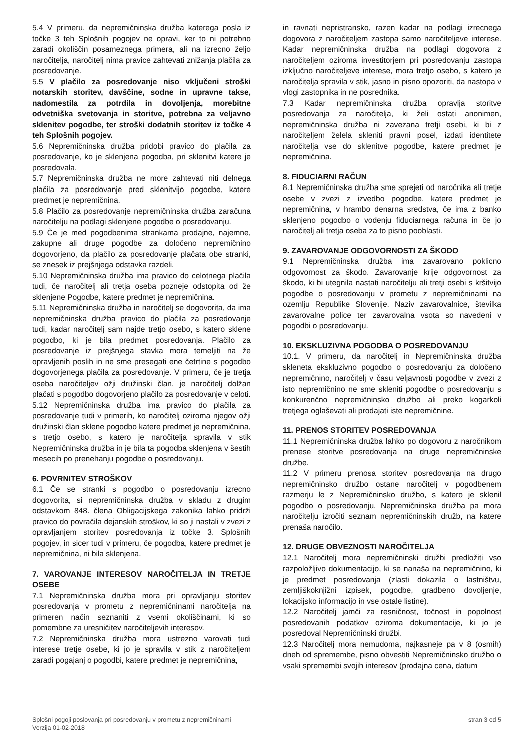5.4 V primeru, da nepremičninska družba katerega posla iz točke 3 teh Splošnih pogojev ne opravi, ker to ni potrebno zaradi okoliščin posameznega primera, ali na izrecno željo naročitelja, naročitelj nima pravice zahtevati znižanja plačila za posredovanje.
5.5 V plačilo za posredovanje niso vključeni stroški notarskih storitev, davščine, sodne in upravne takse, nadomestila za potrdila in dovoljenja, morebitne odvetniška svetovanja in storitve, potrebna za veljavno sklenitev pogodbe, ter stroški dodatnih storitev iz točke 4 teh Splošnih pogojev.
5.6 Nepremičninska družba pridobi pravico do plačila za posredovanje, ko je sklenjena pogodba, pri sklenitvi katere je posredovala.
5.7 Nepremičninska družba ne more zahtevati niti delnega plačila za posredovanje pred sklenitvijo pogodbe, katere predmet je nepremičnina.
5.8 Plačilo za posredovanje nepremičninska družba zaračuna naročitelju na podlagi sklenjene pogodbe o posredovanju.
5.9 Če je med pogodbenima strankama prodajne, najemne, zakupne ali druge pogodbe za določeno nepremičnino dogovorjeno, da plačilo za posredovanje plačata obe stranki, se znesek iz prejšnjega odstavka razdeli.
5.10 Nepremičninska družba ima pravico do celotnega plačila tudi, če naročitelj ali tretja oseba pozneje odstopita od že sklenjene Pogodbe, katere predmet je nepremičnina.
5.11 Nepremičninska družba in naročitelj se dogovorita, da ima nepremičninska družba pravico do plačila za posredovanje tudi, kadar naročitelj sam najde tretjo osebo, s katero sklene pogodbo, ki je bila predmet posredovanja. Plačilo za posredovanje iz prejšnjega stavka mora temeljiti na že opravljenih poslih in ne sme presegati ene četrtine s pogodbo dogovorjenega plačila za posredovanje. V primeru, če je tretja oseba naročiteljev ožji družinski član, je naročitelj dolžan plačati s pogodbo dogovorjeno plačilo za posredovanje v celoti.
5.12 Nepremičninska družba ima pravico do plačila za posredovanje tudi v primerih, ko naročitelj oziroma njegov ožji družinski član sklene pogodbo katere predmet je nepremičnina, s tretjo osebo, s katero je naročitelja spravila v stik Nepremičninska družba in je bila ta pogodba sklenjena v šestih mesecih po prenehanju pogodbe o posredovanju.
6. POVRNITEV STROŠKOV
6.1 Če se stranki s pogodbo o posredovanju izrecno dogovorita, si nepremičninska družba v skladu z drugim odstavkom 848. člena Obligacijskega zakonika lahko pridrži pravico do povračila dejanskih stroškov, ki so ji nastali v zvezi z opravljanjem storitev posredovanja iz točke 3. Splošnih pogojev, in sicer tudi v primeru, če pogodba, katere predmet je nepremičnina, ni bila sklenjena.
7. VAROVANJE INTERESOV NAROČITELJA IN TRETJE OSEBE
7.1 Nepremičninska družba mora pri opravljanju storitev posredovanja v prometu z nepremičninami naročitelja na primeren način seznaniti z vsemi okoliščinami, ki so pomembne za uresničitev naročiteljevih interesov.
7.2 Nepremičninska družba mora ustrezno varovati tudi interese tretje osebe, ki jo je spravila v stik z naročiteljem zaradi pogajanj o pogodbi, katere predmet je nepremičnina,
in ravnati nepristransko, razen kadar na podlagi izrecnega dogovora z naročiteljem zastopa samo naročiteljeve interese. Kadar nepremičninska družba na podlagi dogovora z naročiteljem oziroma investitorjem pri posredovanju zastopa izključno naročiteljeve interese, mora tretjo osebo, s katero je naročitelja spravila v stik, jasno in pisno opozoriti, da nastopa v vlogi zastopnika in ne posrednika.
7.3 Kadar nepremičninska družba opravlja storitve posredovanja za naročitelja, ki želi ostati anonimen, nepremičninska družba ni zavezana tretji osebi, ki bi z naročiteljem želela skleniti pravni posel, izdati identitete naročitelja vse do sklenitve pogodbe, katere predmet je nepremičnina.
8. FIDUCIARNI RAČUN
8.1 Nepremičninska družba sme sprejeti od naročnika ali tretje osebe v zvezi z izvedbo pogodbe, katere predmet je nepremičnina, v hrambo denarna sredstva, če ima z banko sklenjeno pogodbo o vodenju fiduciarnega računa in če jo naročitelj ali tretja oseba za to pisno pooblasti.
9. ZAVAROVANJE ODGOVORNOSTI ZA ŠKODO
9.1 Nepremičninska družba ima zavarovano poklicno odgovornost za škodo. Zavarovanje krije odgovornost za škodo, ki bi utegnila nastati naročitelju ali tretji osebi s kršitvijo pogodbe o posredovanju v prometu z nepremičninami na ozemlju Republike Slovenije. Naziv zavarovalnice, številka zavarovalne police ter zavarovalna vsota so navedeni v pogodbi o posredovanju.
10. EKSKLUZIVNA POGODBA O POSREDOVANJU
10.1. V primeru, da naročitelj in Nepremičninska družba skleneta ekskluzivno pogodbo o posredovanju za določeno nepremičnino, naročitelj v času veljavnosti pogodbe v zvezi z isto nepremičnino ne sme skleniti pogodbe o posredovanju s konkurenčno nepremičninsko družbo ali preko kogarkoli tretjega oglaševati ali prodajati iste nepremičnine.
11. PRENOS STORITEV POSREDOVANJA
11.1 Nepremičninska družba lahko po dogovoru z naročnikom prenese storitve posredovanja na druge nepremičninske družbe.
11.2 V primeru prenosa storitev posredovanja na drugo nepremičninsko družbo ostane naročitelj v pogodbenem razmerju le z Nepremičninsko družbo, s katero je sklenil pogodbo o posredovanju, Nepremičninska družba pa mora naročitelju izročiti seznam nepremičninskih družb, na katere prenaša naročilo.
12. DRUGE OBVEZNOSTI NAROČITELJA
12.1 Naročitelj mora nepremičninski družbi predložiti vso razpoložljivo dokumentacijo, ki se nanaša na nepremičnino, ki je predmet posredovanja (zlasti dokazila o lastništvu, zemljiškoknjižni izpisek, pogodbe, gradbeno dovoljenje, lokacijsko informacijo in vse ostale listine).
12.2 Naročitelj jamči za resničnost, točnost in popolnost posredovanih podatkov oziroma dokumentacije, ki jo je posredoval Nepremičninski družbi.
12.3 Naročitelj mora nemudoma, najkasneje pa v 8 (osmih) dneh od spremembe, pisno obvestiti Nepremičninsko družbo o vsaki spremembi svojih interesov (prodajna cena, datum
Splošni pogoji poslovanja pri posredovanju v prometu z nepremičninami
Verzija 01-02-2018
stran 3 od 5